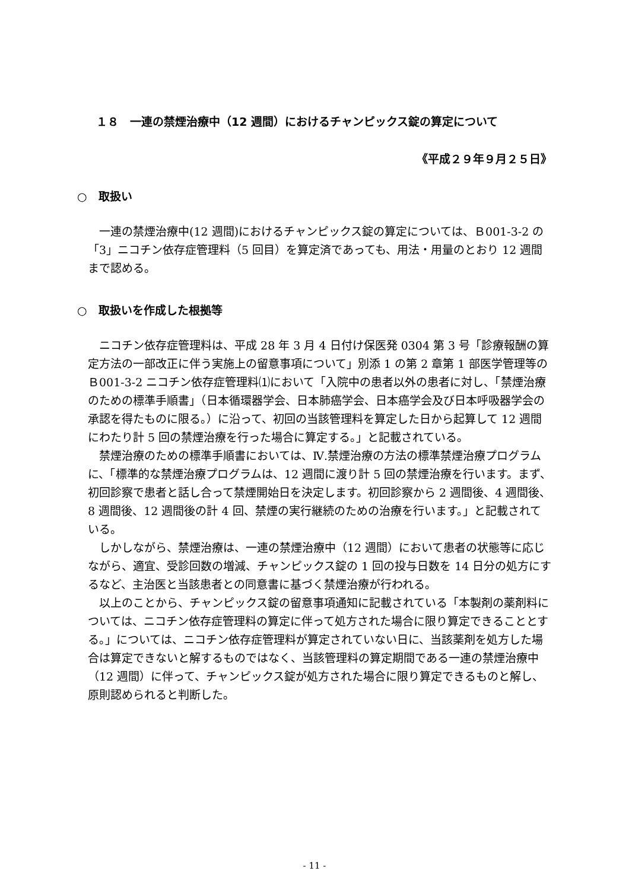１８　一連の禁煙治療中（12 週間）におけるチャンピックス錠の算定について
《平成２９年９月２５日》
○　取扱い
一連の禁煙治療中(12 週間)におけるチャンピックス錠の算定については、Ｂ001-3-2 の「3」ニコチン依存症管理料（5 回目）を算定済であっても、用法・用量のとおり 12 週間まで認める。
○　取扱いを作成した根拠等
ニコチン依存症管理料は、平成 28 年 3 月 4 日付け保医発 0304 第 3 号「診療報酬の算定方法の一部改正に伴う実施上の留意事項について」別添 1 の第 2 章第 1 部医学管理等のＢ001-3-2 ニコチン依存症管理料⑴において「入院中の患者以外の患者に対し、「禁煙治療のための標準手順書」（日本循環器学会、日本肺癌学会、日本癌学会及び日本呼吸器学会の承認を得たものに限る。）に沿って、初回の当該管理料を算定した日から起算して 12 週間にわたり計 5 回の禁煙治療を行った場合に算定する。」と記載されている。
禁煙治療のための標準手順書においては、Ⅳ.禁煙治療の方法の標準禁煙治療プログラムに、「標準的な禁煙治療プログラムは、12 週間に渡り計 5 回の禁煙治療を行います。まず、初回診察で患者と話し合って禁煙開始日を決定します。初回診察から 2 週間後、4 週間後、8 週間後、12 週間後の計 4 回、禁煙の実行継続のための治療を行います。」と記載されている。
しかしながら、禁煙治療は、一連の禁煙治療中（12 週間）において患者の状態等に応じながら、適宜、受診回数の増減、チャンピックス錠の 1 回の投与日数を 14 日分の処方にするなど、主治医と当該患者との同意書に基づく禁煙治療が行われる。
以上のことから、チャンピックス錠の留意事項通知に記載されている「本製剤の薬剤料については、ニコチン依存症管理料の算定に伴って処方された場合に限り算定できることとする。」については、ニコチン依存症管理料が算定されていない日に、当該薬剤を処方した場合は算定できないと解するものではなく、当該管理料の算定期間である一連の禁煙治療中（12 週間）に伴って、チャンピックス錠が処方された場合に限り算定できるものと解し、原則認められると判断した。
- 11 -